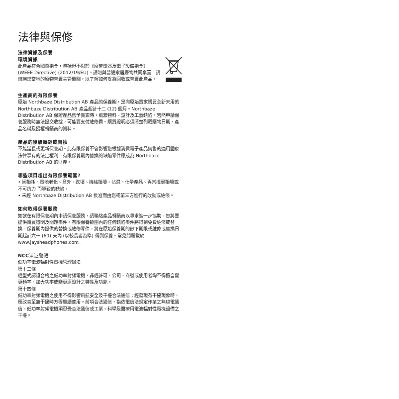法律與保修
法律資訊及保養
環境資訊
此產品符合國際指令，包括但不限於《廢棄電器及電子設備指令》(WEEE Directive) (2012/19/EU)。請勿與普通家居廢物共同棄置。請諮詢您當地的廢物棄置主管機關，以了解如何妥為回收或棄置此產品。
生產商的有限保養
原始 Northbaze Distribution AB 產品的保養期，是向原始買家購買全新未用的 Northbaze Distribution AB 產品起計十二 (12) 個月。Northbaze Distribution AB 保證產品售予買家時，概無物料、設計及工藝缺陷。若然申請保養服務時無法提交收據，可能要支付維修費。購買證明必須清楚列載購物日期、產品名稱及授權轉銷商的資料。
產品的後續轉銷或替換
不能延長或更新保養期。此有限保養不會影響您根據消費電子產品銷售的適用國家法律享有的法定權利。有限保養期內替換的缺陷零件應成為 Northbaze Distribution AB 的財產。
哪些項目超出有限保養範圍?
• 因損耗、電池老化、意外、跌壞、機械損壞、沾濕、化學產品、異常撞擊損壞或不可抗力 而導致的缺陷。
• 未經 Northbaze Distribution AB 批准而由您或第三方進行的改動或維修。
如何取得保養服務
如欲在有限保養期內申請保養服務，請聯絡產品轉銷商以尋求進一步協助。您將要提供購買證明及問題零件。有限保養範圍內的任何缺陷零件將得到免費維修或替換。保養期內提供的替換或維修零件，將在原始保養期的餘下期限或維修或替換日期起計六十 (60) 天內 (以較長者為準) 得到保養。常見問題載於 www.jaysheadphones.com。
NCC认证警语
低功率電波輻射性電機管理辦法
第十二條
經型式認證合格之低功率射頻電機，非經許可，公司、商號或使用者均不得擅自變更頻率、加大功率或變更原設計之特性及功能。
第十四條
低功率射頻電機之使用不得影響飛航安全及干擾合法通信；經發現有干擾現象時，應改善至無干擾時方得繼續使用。前項合法通信，指依電信法規定作業之無線電通信。低功率射頻電機須忍受合法通信或工業、科學及醫療用電波輻射性電機設備之干擾。